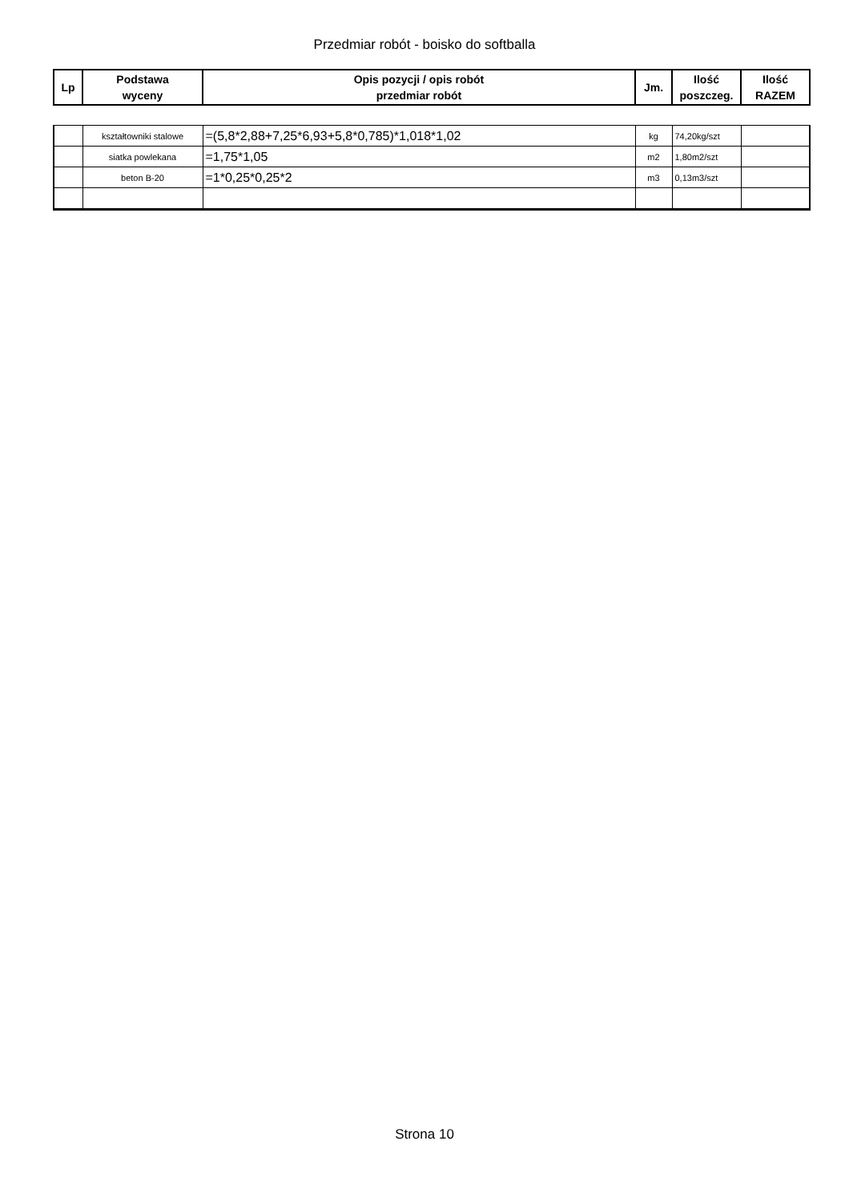Przedmiar robót - boisko do softballa
| Lp | Podstawa wyceny | Opis pozycji / opis robót przedmiar robót | Jm. | Ilość poszczeg. | Ilość RAZEM |
| --- | --- | --- | --- | --- | --- |
| | kształtowniki stalowe | =(5,8*2,88+7,25*6,93+5,8*0,785)*1,018*1,02 | kg | 74,20kg/szt | |
| | siatka powlekana | =1,75*1,05 | m2 | 1,80m2/szt | |
| | beton B-20 | =1*0,25*0,25*2 | m3 | 0,13m3/szt | |
Strona 10